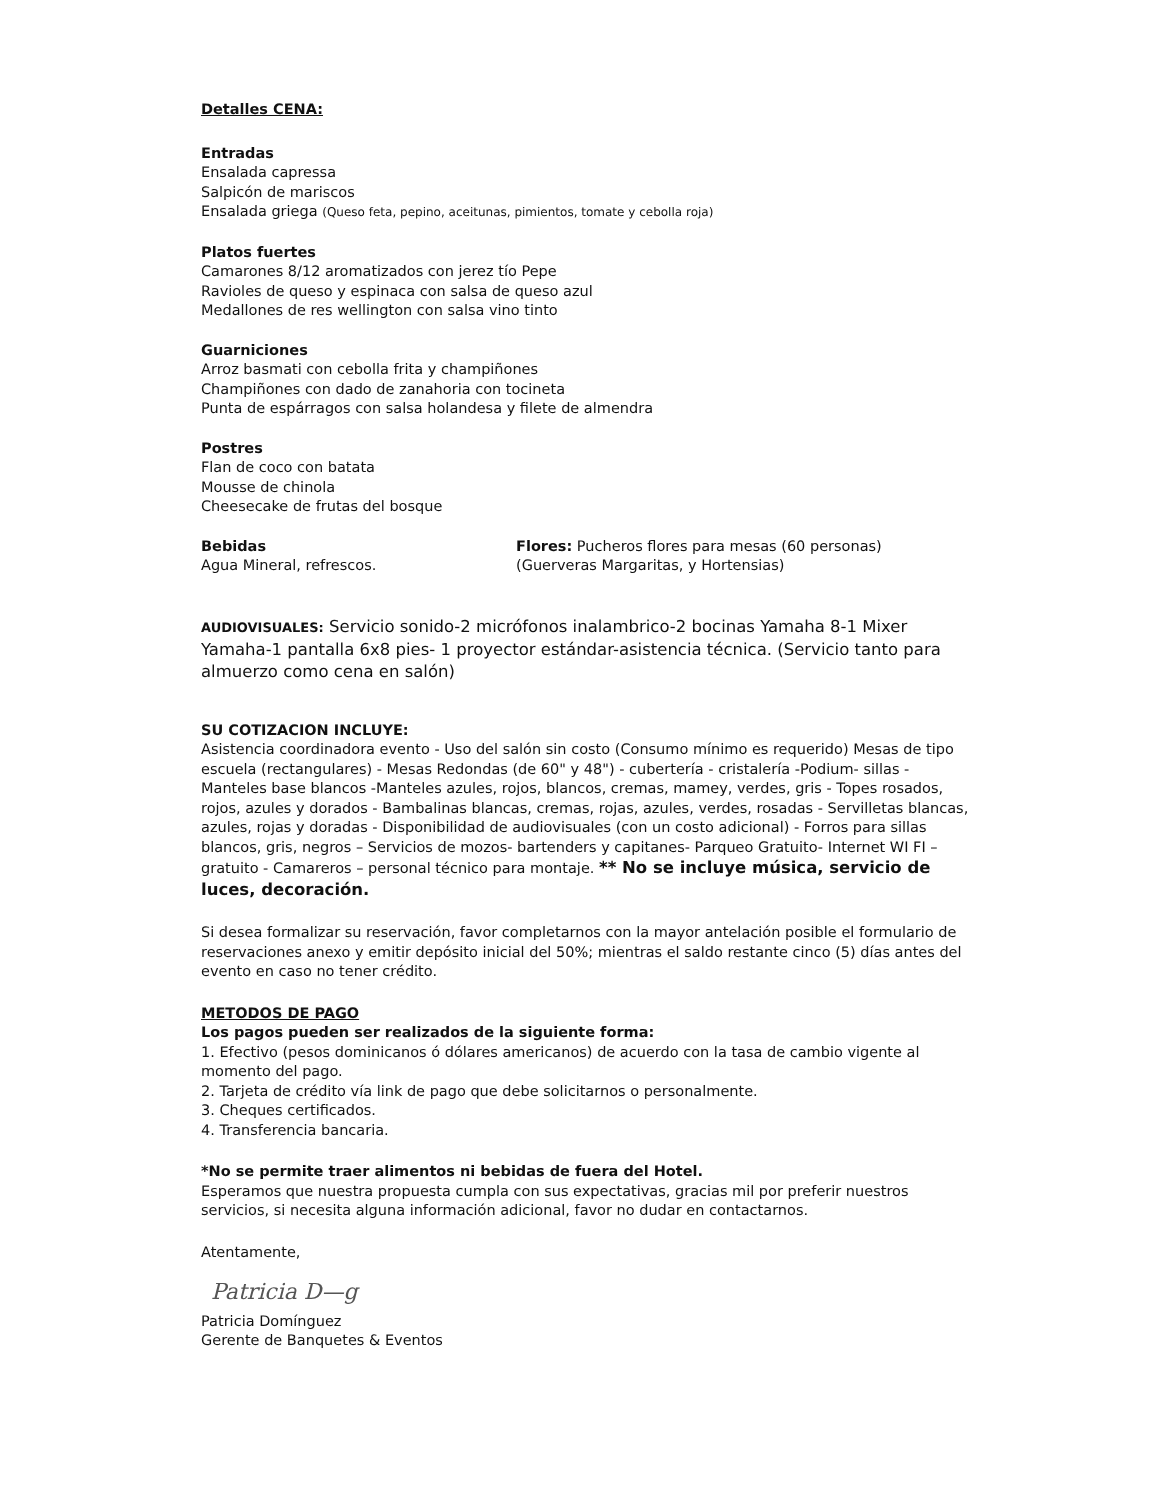Detalles CENA:
Entradas
Ensalada capressa
Salpicón de mariscos
Ensalada griega (Queso feta, pepino, aceitunas, pimientos, tomate y cebolla roja)
Platos fuertes
Camarones 8/12 aromatizados con jerez tío Pepe
Ravioles de queso y espinaca con salsa de queso azul
Medallones de res wellington con salsa vino tinto
Guarniciones
Arroz basmati con cebolla frita y champiñones
Champiñones con dado de zanahoria con tocineta
Punta de espárragos con salsa holandesa y filete de almendra
Postres
Flan de coco con batata
Mousse de chinola
Cheesecake de frutas del bosque
Bebidas
Agua Mineral, refrescos.
Flores: Pucheros flores para mesas (60 personas)
(Guerveras Margaritas, y Hortensias)
AUDIOVISUALES: Servicio sonido-2 micrófonos inalambrico-2 bocinas Yamaha 8-1 Mixer Yamaha-1 pantalla 6x8 pies- 1 proyector estándar-asistencia técnica. (Servicio tanto para almuerzo como cena en salón)
SU COTIZACION INCLUYE:
Asistencia coordinadora evento - Uso del salón sin costo (Consumo mínimo es requerido) Mesas de tipo escuela (rectangulares) - Mesas Redondas (de 60" y 48") - cubertería - cristalería -Podium- sillas - Manteles base blancos -Manteles azules, rojos, blancos, cremas, mamey, verdes, gris - Topes rosados, rojos, azules y dorados - Bambalinas blancas, cremas, rojas, azules, verdes, rosadas - Servilletas blancas, azules, rojas y doradas - Disponibilidad de audiovisuales (con un costo adicional) - Forros para sillas blancos, gris, negros – Servicios de mozos- bartenders y capitanes- Parqueo Gratuito- Internet WI FI – gratuito - Camareros – personal técnico para montaje. ** No se incluye música, servicio de luces, decoración.
Si desea formalizar su reservación, favor completarnos con la mayor antelación posible el formulario de reservaciones anexo y emitir depósito inicial del 50%; mientras el saldo restante cinco (5) días antes del evento en caso no tener crédito.
METODOS DE PAGO
Los pagos pueden ser realizados de la siguiente forma:
1. Efectivo (pesos dominicanos ó dólares americanos) de acuerdo con la tasa de cambio vigente al momento del pago.
2. Tarjeta de crédito vía link de pago que debe solicitarnos o personalmente.
3. Cheques certificados.
4. Transferencia bancaria.
*No se permite traer alimentos ni bebidas de fuera del Hotel.
Esperamos que nuestra propuesta cumpla con sus expectativas, gracias mil por preferir nuestros servicios, si necesita alguna información adicional, favor no dudar en contactarnos.
Atentamente,
Patricia D—g
Patricia Domínguez
Gerente de Banquetes & Eventos